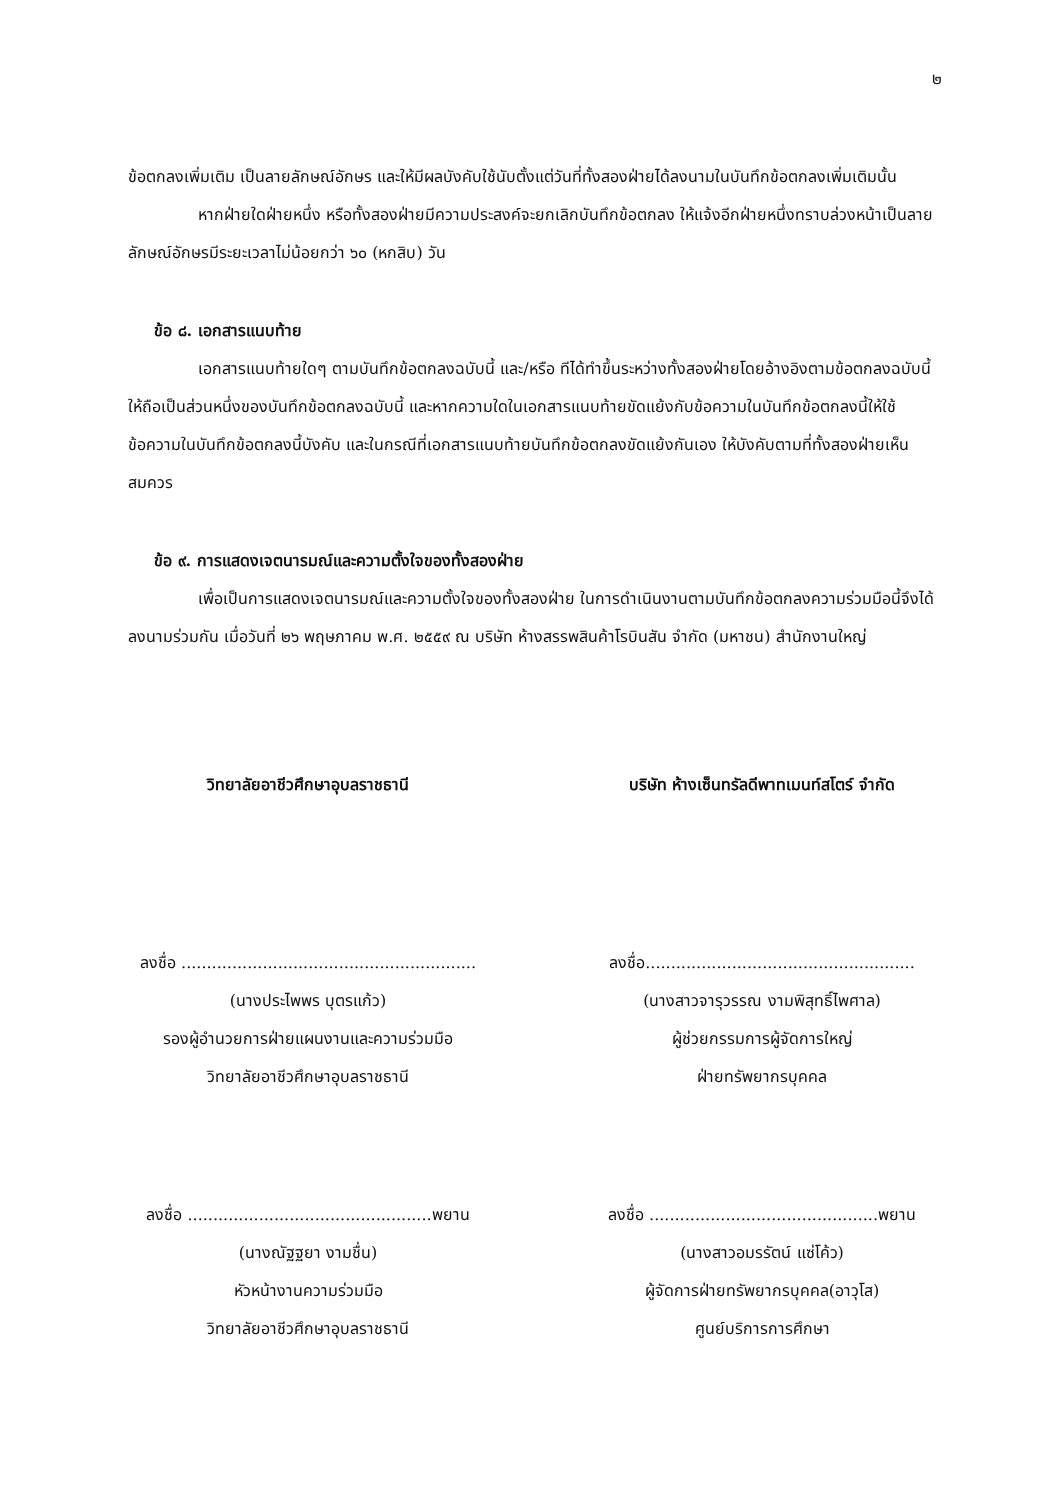๒
ข้อตกลงเพิ่มเติม เป็นลายลักษณ์อักษร และให้มีผลบังคับใช้นับตั้งแต่วันที่ทั้งสองฝ่ายได้ลงนามในบันทึกข้อตกลงเพิ่มเติมนั้น
หากฝ่ายใดฝ่ายหนึ่ง หรือทั้งสองฝ่ายมีความประสงค์จะยกเลิกบันทึกข้อตกลง ให้แจ้งอีกฝ่ายหนึ่งทราบล่วงหน้าเป็นลายลักษณ์อักษรมีระยะเวลาไม่น้อยกว่า ๖๐ (หกสิบ) วัน
ข้อ ๘. เอกสารแนบท้าย
เอกสารแนบท้ายใดๆ ตามบันทึกข้อตกลงฉบับนี้ และ/หรือ ทีได้ทำขึ้นระหว่างทั้งสองฝ่ายโดยอ้างอิงตามข้อตกลงฉบับนี้ให้ถือเป็นส่วนหนึ่งของบันทึกข้อตกลงฉบับนี้ และหากความใดในเอกสารแนบท้ายขัดแย้งกับข้อความในบันทึกข้อตกลงนี้ให้ใช้ข้อความในบันทึกข้อตกลงนี้บังคับ และในกรณีที่เอกสารแนบท้ายบันทึกข้อตกลงขัดแย้งกันเอง ให้บังคับตามที่ทั้งสองฝ่ายเห็นสมควร
ข้อ ๙. การแสดงเจตนารมณ์และความตั้งใจของทั้งสองฝ่าย
เพื่อเป็นการแสดงเจตนารมณ์และความตั้งใจของทั้งสองฝ่าย ในการดำเนินงานตามบันทึกข้อตกลงความร่วมมือนี้จึงได้ลงนามร่วมกัน เมื่อวันที่ ๒๖ พฤษภาคม พ.ศ. ๒๕๕๙ ณ บริษัท ห้างสรรพสินค้าโรบินสัน จำกัด (มหาชน) สำนักงานใหญ่
วิทยาลัยอาชีวศึกษาอุบลราชธานี
ลงชื่อ ..........................................................
(นางประไพพร บุตรแก้ว)
รองผู้อำนวยการฝ่ายแผนงานและความร่วมมือ
วิทยาลัยอาชีวศึกษาอุบลราชธานี
ลงชื่อ ................................................พยาน
(นางณัฐฐยา งามชื่น)
หัวหน้างานความร่วมมือ
วิทยาลัยอาชีวศึกษาอุบลราชธานี
บริษัท ห้างเซ็นทรัลดีพาทเมนท์สโตร์ จำกัด
ลงชื่อ.....................................................
(นางสาวจารุวรรณ งามพิสุทธิ์ไพศาล)
ผู้ช่วยกรรมการผู้จัดการใหญ่
ฝ่ายทรัพยากรบุคคล
ลงชื่อ .............................................พยาน
(นางสาวอมรรัตน์ แซ่โค้ว)
ผู้จัดการฝ่ายทรัพยากรบุคคล(อาวุโส)
ศูนย์บริการการศึกษา